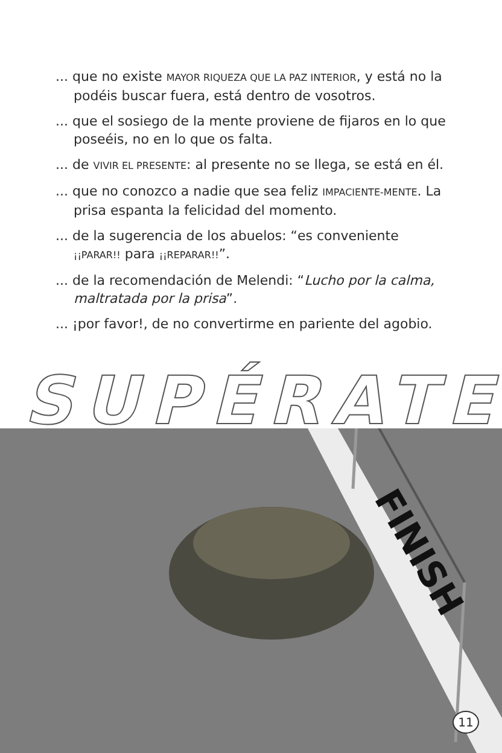... que no existe MAYOR RIQUEZA QUE LA PAZ INTERIOR, y está no la podéis buscar fuera, está dentro de vosotros.
... que el sosiego de la mente proviene de fijaros en lo que poseéis, no en lo que os falta.
... de VIVIR EL PRESENTE: al presente no se llega, se está en él.
... que no conozco a nadie que sea feliz IMPACIENTE-MENTE. La prisa espanta la felicidad del momento.
... de la sugerencia de los abuelos: “es conveniente ¡¡PARAR!! para ¡¡REPARAR!!”.
... de la recomendación de Melendi: “Lucho por la calma, maltratada por la prisa”.
... ¡por favor!, de no convertirme en pariente del agobio.
SUPÉRATE
FINISH
11